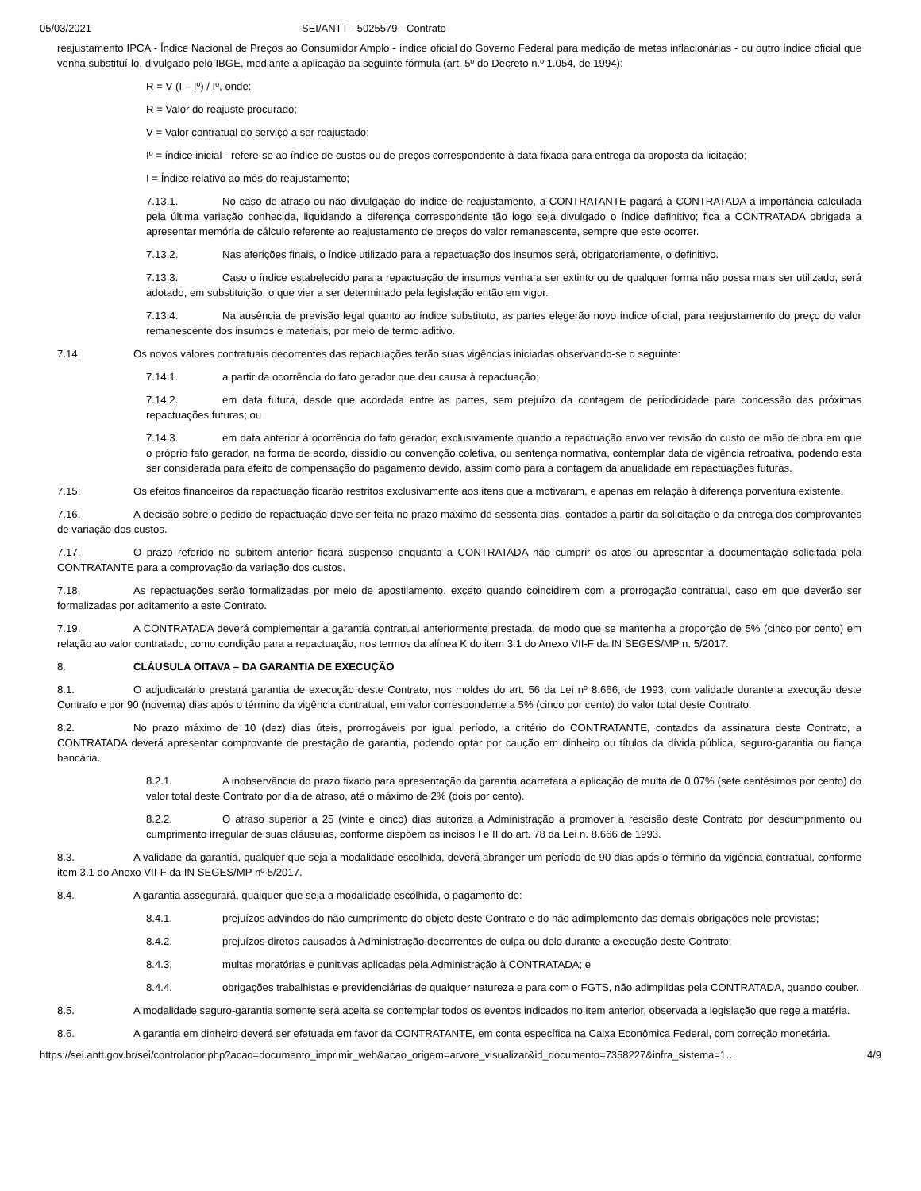05/03/2021 SEI/ANTT - 5025579 - Contrato
reajustamento IPCA - Índice Nacional de Preços ao Consumidor Amplo - índice oficial do Governo Federal para medição de metas inflacionárias - ou outro índice oficial que venha substituí-lo, divulgado pelo IBGE, mediante a aplicação da seguinte fórmula (art. 5º do Decreto n.º 1.054, de 1994):
R = V (I – Iº) / Iº, onde:
R = Valor do reajuste procurado;
V = Valor contratual do serviço a ser reajustado;
Iº = índice inicial - refere-se ao índice de custos ou de preços correspondente à data fixada para entrega da proposta da licitação;
I = Índice relativo ao mês do reajustamento;
7.13.1. No caso de atraso ou não divulgação do índice de reajustamento, a CONTRATANTE pagará à CONTRATADA a importância calculada pela última variação conhecida, liquidando a diferença correspondente tão logo seja divulgado o índice definitivo; fica a CONTRATADA obrigada a apresentar memória de cálculo referente ao reajustamento de preços do valor remanescente, sempre que este ocorrer.
7.13.2. Nas aferições finais, o índice utilizado para a repactuação dos insumos será, obrigatoriamente, o definitivo.
7.13.3. Caso o índice estabelecido para a repactuação de insumos venha a ser extinto ou de qualquer forma não possa mais ser utilizado, será adotado, em substituição, o que vier a ser determinado pela legislação então em vigor.
7.13.4. Na ausência de previsão legal quanto ao índice substituto, as partes elegerão novo índice oficial, para reajustamento do preço do valor remanescente dos insumos e materiais, por meio de termo aditivo.
7.14. Os novos valores contratuais decorrentes das repactuações terão suas vigências iniciadas observando-se o seguinte:
7.14.1. a partir da ocorrência do fato gerador que deu causa à repactuação;
7.14.2. em data futura, desde que acordada entre as partes, sem prejuízo da contagem de periodicidade para concessão das próximas repactuações futuras; ou
7.14.3. em data anterior à ocorrência do fato gerador, exclusivamente quando a repactuação envolver revisão do custo de mão de obra em que o próprio fato gerador, na forma de acordo, dissídio ou convenção coletiva, ou sentença normativa, contemplar data de vigência retroativa, podendo esta ser considerada para efeito de compensação do pagamento devido, assim como para a contagem da anualidade em repactuações futuras.
7.15. Os efeitos financeiros da repactuação ficarão restritos exclusivamente aos itens que a motivaram, e apenas em relação à diferença porventura existente.
7.16. A decisão sobre o pedido de repactuação deve ser feita no prazo máximo de sessenta dias, contados a partir da solicitação e da entrega dos comprovantes de variação dos custos.
7.17. O prazo referido no subitem anterior ficará suspenso enquanto a CONTRATADA não cumprir os atos ou apresentar a documentação solicitada pela CONTRATANTE para a comprovação da variação dos custos.
7.18. As repactuações serão formalizadas por meio de apostilamento, exceto quando coincidirem com a prorrogação contratual, caso em que deverão ser formalizadas por aditamento a este Contrato.
7.19. A CONTRATADA deverá complementar a garantia contratual anteriormente prestada, de modo que se mantenha a proporção de 5% (cinco por cento) em relação ao valor contratado, como condição para a repactuação, nos termos da alínea K do item 3.1 do Anexo VII-F da IN SEGES/MP n. 5/2017.
8. CLÁUSULA OITAVA – DA GARANTIA DE EXECUÇÃO
8.1. O adjudicatário prestará garantia de execução deste Contrato, nos moldes do art. 56 da Lei nº 8.666, de 1993, com validade durante a execução deste Contrato e por 90 (noventa) dias após o término da vigência contratual, em valor correspondente a 5% (cinco por cento) do valor total deste Contrato.
8.2. No prazo máximo de 10 (dez) dias úteis, prorrogáveis por igual período, a critério do CONTRATANTE, contados da assinatura deste Contrato, a CONTRATADA deverá apresentar comprovante de prestação de garantia, podendo optar por caução em dinheiro ou títulos da dívida pública, seguro-garantia ou fiança bancária.
8.2.1. A inobservância do prazo fixado para apresentação da garantia acarretará a aplicação de multa de 0,07% (sete centésimos por cento) do valor total deste Contrato por dia de atraso, até o máximo de 2% (dois por cento).
8.2.2. O atraso superior a 25 (vinte e cinco) dias autoriza a Administração a promover a rescisão deste Contrato por descumprimento ou cumprimento irregular de suas cláusulas, conforme dispõem os incisos I e II do art. 78 da Lei n. 8.666 de 1993.
8.3. A validade da garantia, qualquer que seja a modalidade escolhida, deverá abranger um período de 90 dias após o término da vigência contratual, conforme item 3.1 do Anexo VII-F da IN SEGES/MP nº 5/2017.
8.4. A garantia assegurará, qualquer que seja a modalidade escolhida, o pagamento de:
8.4.1. prejuízos advindos do não cumprimento do objeto deste Contrato e do não adimplemento das demais obrigações nele previstas;
8.4.2. prejuízos diretos causados à Administração decorrentes de culpa ou dolo durante a execução deste Contrato;
8.4.3. multas moratórias e punitivas aplicadas pela Administração à CONTRATADA; e
8.4.4. obrigações trabalhistas e previdenciárias de qualquer natureza e para com o FGTS, não adimplidas pela CONTRATADA, quando couber.
8.5. A modalidade seguro-garantia somente será aceita se contemplar todos os eventos indicados no item anterior, observada a legislação que rege a matéria.
8.6. A garantia em dinheiro deverá ser efetuada em favor da CONTRATANTE, em conta específica na Caixa Econômica Federal, com correção monetária.
https://sei.antt.gov.br/sei/controlador.php?acao=documento_imprimir_web&acao_origem=arvore_visualizar&id_documento=7358227&infra_sistema=1… 4/9